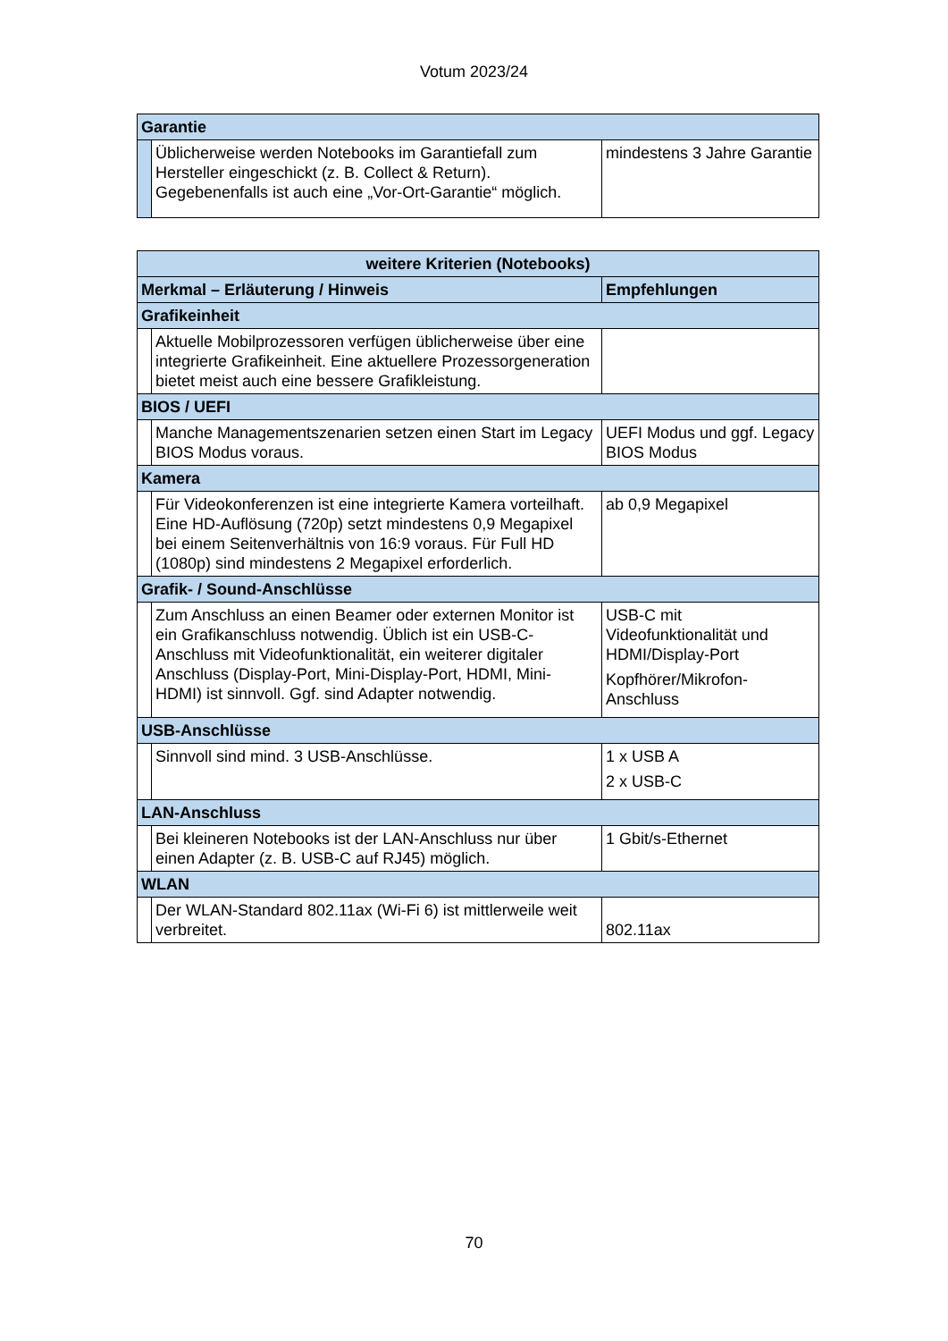Votum 2023/24
| Garantie | | |
| | Üblicherweise werden Notebooks im Garantiefall zum Hersteller eingeschickt (z. B. Collect & Return). Gegebenenfalls ist auch eine „Vor-Ort-Garantie“ möglich. | mindestens 3 Jahre Garantie |
| weitere Kriterien (Notebooks) | | |
| --- | --- | --- |
| Merkmal – Erläuterung / Hinweis | | Empfehlungen |
| Grafikeinheit | | |
| | Aktuelle Mobilprozessoren verfügen üblicherweise über eine integrierte Grafikeinheit. Eine aktuellere Prozessorgeneration bietet meist auch eine bessere Grafikleistung. | |
| BIOS / UEFI | | |
| | Manche Managementszenarien setzen einen Start im Legacy BIOS Modus voraus. | UEFI Modus und ggf. Legacy BIOS Modus |
| Kamera | | |
| | Für Videokonferenzen ist eine integrierte Kamera vorteilhaft. Eine HD-Auflösung (720p) setzt mindestens 0,9 Megapixel bei einem Seitenverhältnis von 16:9 voraus. Für Full HD (1080p) sind mindestens 2 Megapixel erforderlich. | ab 0,9 Megapixel |
| Grafik- / Sound-Anschlüsse | | |
| | Zum Anschluss an einen Beamer oder externen Monitor ist ein Grafikanschluss notwendig. Üblich ist ein USB-C-Anschluss mit Videofunktionalität, ein weiterer digitaler Anschluss (Display-Port, Mini-Display-Port, HDMI, Mini-HDMI) ist sinnvoll. Ggf. sind Adapter notwendig. | USB-C mit Videofunktionalität und HDMI/Display-Port Kopfhörer/Mikrofon-Anschluss |
| USB-Anschlüsse | | |
| | Sinnvoll sind mind. 3 USB-Anschlüsse. | 1 x USB A 2 x USB-C |
| LAN-Anschluss | | |
| | Bei kleineren Notebooks ist der LAN-Anschluss nur über einen Adapter (z. B. USB-C auf RJ45) möglich. | 1 Gbit/s-Ethernet |
| WLAN | | |
| | Der WLAN-Standard 802.11ax (Wi-Fi 6) ist mittlerweile weit verbreitet. | 802.11ax |
70